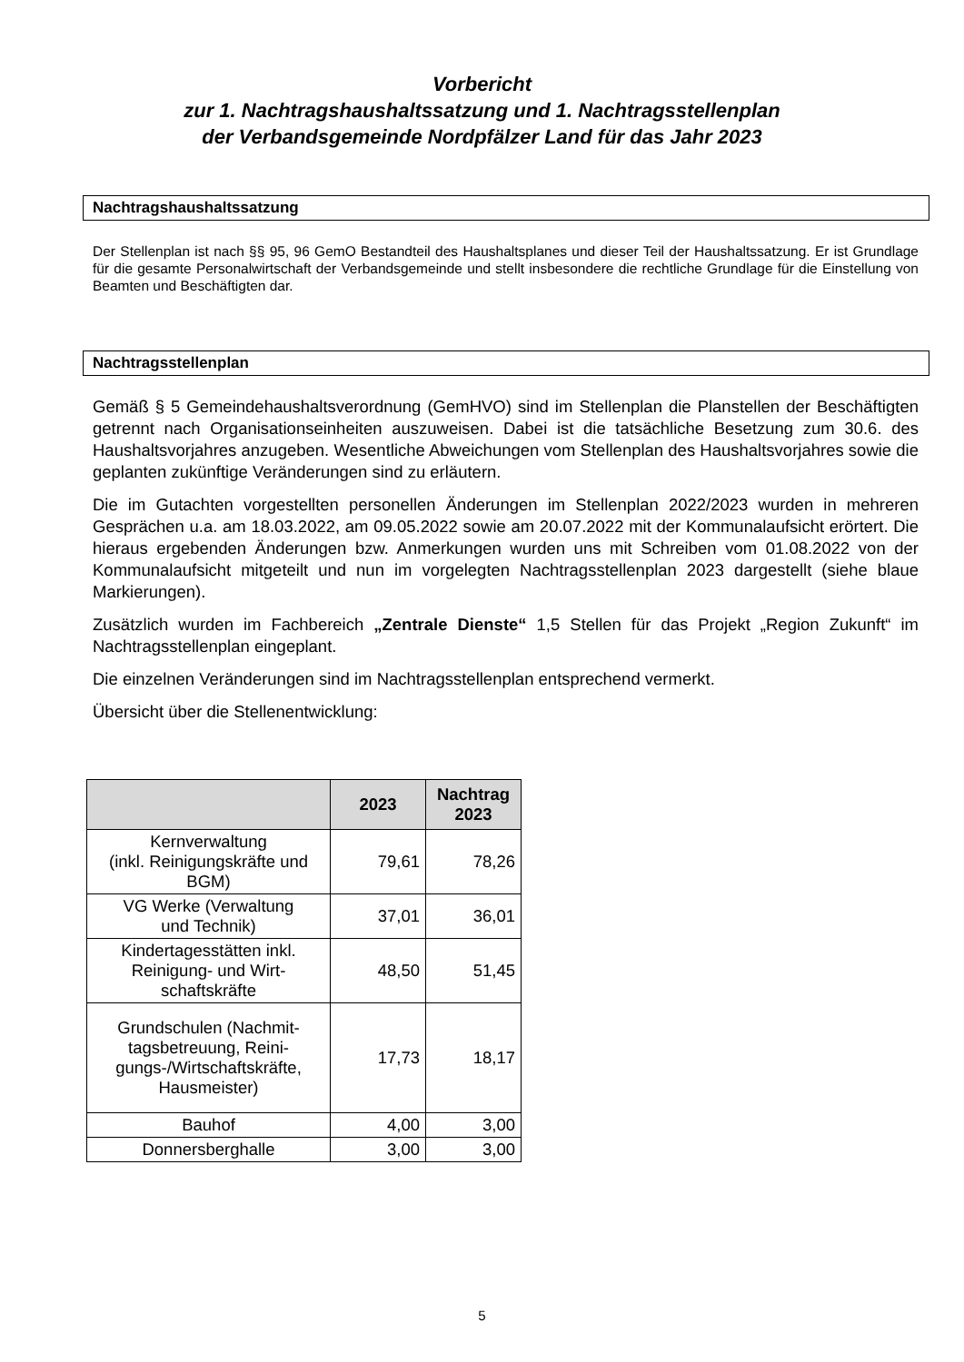Vorbericht
zur 1. Nachtragshaushaltssatzung und 1. Nachtragsstellenplan
der Verbandsgemeinde Nordpfälzer Land für das Jahr 2023
Nachtragshaushaltssatzung
Der Stellenplan ist nach §§ 95, 96 GemO Bestandteil des Haushaltsplanes und dieser Teil der Haushaltssatzung. Er ist Grundlage für die gesamte Personalwirtschaft der Verbandsgemeinde und stellt insbesondere die rechtliche Grundlage für die Einstellung von Beamten und Beschäftigten dar.
Nachtragsstellenplan
Gemäß § 5 Gemeindehaushaltsverordnung (GemHVO) sind im Stellenplan die Planstellen der Beschäftigten getrennt nach Organisationseinheiten auszuweisen. Dabei ist die tatsächliche Besetzung zum 30.6. des Haushaltsvorjahres anzugeben. Wesentliche Abweichungen vom Stellenplan des Haushaltsvorjahres sowie die geplanten zukünftige Veränderungen sind zu erläutern.
Die im Gutachten vorgestellten personellen Änderungen im Stellenplan 2022/2023 wurden in mehreren Gesprächen u.a. am 18.03.2022, am 09.05.2022 sowie am 20.07.2022 mit der Kommunalaufsicht erörtert. Die hieraus ergebenden Änderungen bzw. Anmerkungen wurden uns mit Schreiben vom 01.08.2022 von der Kommunalaufsicht mitgeteilt und nun im vorgelegten Nachtragsstellenplan 2023 dargestellt (siehe blaue Markierungen).
Zusätzlich wurden im Fachbereich „Zentrale Dienste“ 1,5 Stellen für das Projekt „Region Zukunft“ im Nachtragsstellenplan eingeplant.
Die einzelnen Veränderungen sind im Nachtragsstellenplan entsprechend vermerkt.
Übersicht über die Stellenentwicklung:
| | 2023 | Nachtrag 2023 |
| --- | --- | --- |
| Kernverwaltung (inkl. Reinigungskräfte und BGM) | 79,61 | 78,26 |
| VG Werke (Verwaltung und Technik) | 37,01 | 36,01 |
| Kindertagesstätten inkl. Reinigung- und Wirt- schaftskräfte | 48,50 | 51,45 |
| Grundschulen (Nachmit- tagsbetreuung, Reini- gungs-/Wirtschaftskräfte, Hausmeister) | 17,73 | 18,17 |
| Bauhof | 4,00 | 3,00 |
| Donnersberghalle | 3,00 | 3,00 |
5